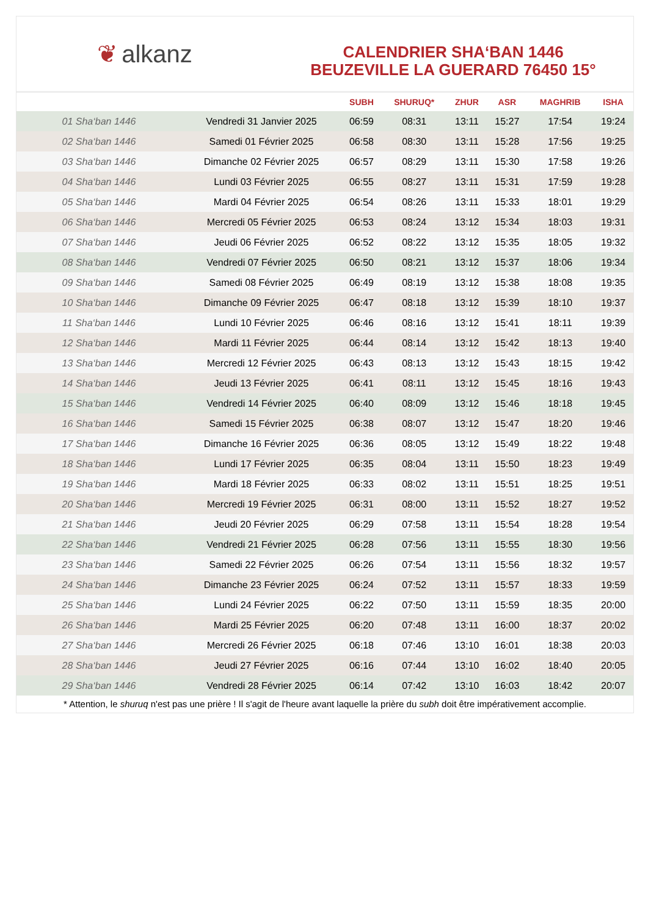❦ alkanz
CALENDRIER SHA‘BAN 1446
BEUZEVILLE LA GUERARD 76450 15°
| | | SUBH | SHURUQ* | ZHUR | ASR | MAGHRIB | ISHA |
| --- | --- | --- | --- | --- | --- | --- | --- |
| 01 Sha‘ban 1446 | Vendredi 31 Janvier 2025 | 06:59 | 08:31 | 13:11 | 15:27 | 17:54 | 19:24 |
| 02 Sha‘ban 1446 | Samedi 01 Février 2025 | 06:58 | 08:30 | 13:11 | 15:28 | 17:56 | 19:25 |
| 03 Sha‘ban 1446 | Dimanche 02 Février 2025 | 06:57 | 08:29 | 13:11 | 15:30 | 17:58 | 19:26 |
| 04 Sha‘ban 1446 | Lundi 03 Février 2025 | 06:55 | 08:27 | 13:11 | 15:31 | 17:59 | 19:28 |
| 05 Sha‘ban 1446 | Mardi 04 Février 2025 | 06:54 | 08:26 | 13:11 | 15:33 | 18:01 | 19:29 |
| 06 Sha‘ban 1446 | Mercredi 05 Février 2025 | 06:53 | 08:24 | 13:12 | 15:34 | 18:03 | 19:31 |
| 07 Sha‘ban 1446 | Jeudi 06 Février 2025 | 06:52 | 08:22 | 13:12 | 15:35 | 18:05 | 19:32 |
| 08 Sha‘ban 1446 | Vendredi 07 Février 2025 | 06:50 | 08:21 | 13:12 | 15:37 | 18:06 | 19:34 |
| 09 Sha‘ban 1446 | Samedi 08 Février 2025 | 06:49 | 08:19 | 13:12 | 15:38 | 18:08 | 19:35 |
| 10 Sha‘ban 1446 | Dimanche 09 Février 2025 | 06:47 | 08:18 | 13:12 | 15:39 | 18:10 | 19:37 |
| 11 Sha‘ban 1446 | Lundi 10 Février 2025 | 06:46 | 08:16 | 13:12 | 15:41 | 18:11 | 19:39 |
| 12 Sha‘ban 1446 | Mardi 11 Février 2025 | 06:44 | 08:14 | 13:12 | 15:42 | 18:13 | 19:40 |
| 13 Sha‘ban 1446 | Mercredi 12 Février 2025 | 06:43 | 08:13 | 13:12 | 15:43 | 18:15 | 19:42 |
| 14 Sha‘ban 1446 | Jeudi 13 Février 2025 | 06:41 | 08:11 | 13:12 | 15:45 | 18:16 | 19:43 |
| 15 Sha‘ban 1446 | Vendredi 14 Février 2025 | 06:40 | 08:09 | 13:12 | 15:46 | 18:18 | 19:45 |
| 16 Sha‘ban 1446 | Samedi 15 Février 2025 | 06:38 | 08:07 | 13:12 | 15:47 | 18:20 | 19:46 |
| 17 Sha‘ban 1446 | Dimanche 16 Février 2025 | 06:36 | 08:05 | 13:12 | 15:49 | 18:22 | 19:48 |
| 18 Sha‘ban 1446 | Lundi 17 Février 2025 | 06:35 | 08:04 | 13:11 | 15:50 | 18:23 | 19:49 |
| 19 Sha‘ban 1446 | Mardi 18 Février 2025 | 06:33 | 08:02 | 13:11 | 15:51 | 18:25 | 19:51 |
| 20 Sha‘ban 1446 | Mercredi 19 Février 2025 | 06:31 | 08:00 | 13:11 | 15:52 | 18:27 | 19:52 |
| 21 Sha‘ban 1446 | Jeudi 20 Février 2025 | 06:29 | 07:58 | 13:11 | 15:54 | 18:28 | 19:54 |
| 22 Sha‘ban 1446 | Vendredi 21 Février 2025 | 06:28 | 07:56 | 13:11 | 15:55 | 18:30 | 19:56 |
| 23 Sha‘ban 1446 | Samedi 22 Février 2025 | 06:26 | 07:54 | 13:11 | 15:56 | 18:32 | 19:57 |
| 24 Sha‘ban 1446 | Dimanche 23 Février 2025 | 06:24 | 07:52 | 13:11 | 15:57 | 18:33 | 19:59 |
| 25 Sha‘ban 1446 | Lundi 24 Février 2025 | 06:22 | 07:50 | 13:11 | 15:59 | 18:35 | 20:00 |
| 26 Sha‘ban 1446 | Mardi 25 Février 2025 | 06:20 | 07:48 | 13:11 | 16:00 | 18:37 | 20:02 |
| 27 Sha‘ban 1446 | Mercredi 26 Février 2025 | 06:18 | 07:46 | 13:10 | 16:01 | 18:38 | 20:03 |
| 28 Sha‘ban 1446 | Jeudi 27 Février 2025 | 06:16 | 07:44 | 13:10 | 16:02 | 18:40 | 20:05 |
| 29 Sha‘ban 1446 | Vendredi 28 Février 2025 | 06:14 | 07:42 | 13:10 | 16:03 | 18:42 | 20:07 |
* Attention, le shuruq n'est pas une prière ! Il s'agit de l'heure avant laquelle la prière du subh doit être impérativement accomplie.